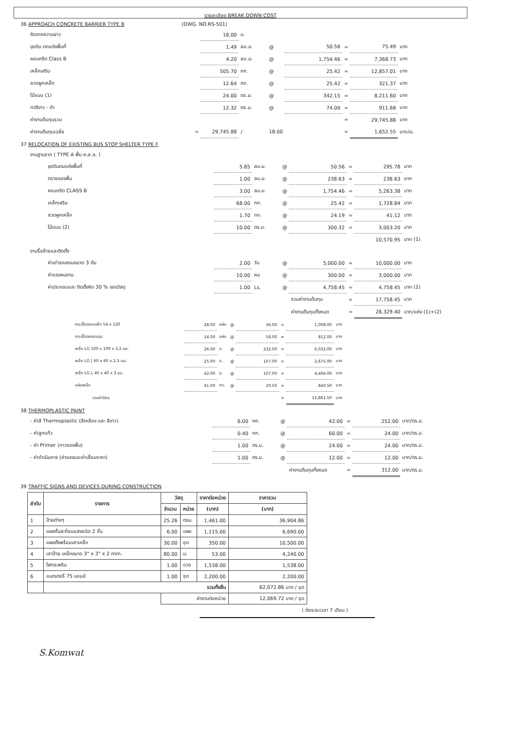รายละเอียด BREAK DOWN COST
36 APPROACH CONCRETE BARRIER TYPE B (DWG. NO.RS-501)
| คิดจากความยาว | | 18.00 | ม. | | | | | |
| ขุดดิน ตกแต่งพื้นที่ | | 1.49 | ลบ.ม. | @ | 50.56 | = | 75.49 | บาท |
| คอนกรีต Class B | | 4.20 | ลบ.ม. | @ | 1,754.46 | = | 7,368.73 | บาท |
| เหล็กเสริม | | 505.70 | กก. | @ | 25.42 | = | 12,857.01 | บาท |
| ลวดผูกเหล็ก | | 12.64 | กก. | @ | 25.42 | = | 321.37 | บาท |
| ไม้แบบ (1) | | 24.00 | ตร.ม. | @ | 342.15 | = | 8,211.60 | บาท |
| ทาสีขาว - ดำ | | 12.32 | ตร.ม. | @ | 74.00 | = | 911.68 | บาท |
| ค่างานต้นทุนรวม | | | | | | = | 29,745.88 | บาท |
| ค่างานต้นทุนเฉลี่ย | = | 29,745.88 | / | 18.00 | | = | 1,652.55 | บาท/ม. |
37 RELOCATION OF EXISTING BUS STOP SHELTER TYPE F
| งานฐานราก ( TYPE A พื้น ค.ส.ล. ) | | | | | | | | |
| ขุดดินตบแต่งพื้นที่ | | 5.85 | ลบ.ม. | @ | 50.56 | = | 295.78 | บาท |
| ทรายรองพื้น | | 1.00 | ลบ.ม. | @ | 238.63 | = | 238.63 | บาท |
| คอนกรีต CLASS B | | 3.00 | ลบ.ม. | @ | 1,754.46 | = | 5,263.38 | บาท |
| เหล็กเสริม | | 68.00 | กก. | @ | 25.42 | = | 1,728.84 | บาท |
| ลวดผูกเหล็ก | | 1.70 | กก. | @ | 24.19 | = | 41.12 | บาท |
| ไม้แบบ (2) | | 10.00 | ตร.ม. | @ | 300.32 | = | 3,003.20 | บาท |
| | | | | | | | 10,570.95 | บาท (1) |
| งานรื้อย้ายและติดตั้ง | | | | | | | | |
| ค่าเช่ารถเครนขนาด 3 ตัน | | 2.00 | วัน | @ | 5,000.00 | = | 10,000.00 | บาท |
| ค่าแรงคนงาน | | 10.00 | คน | @ | 300.00 | = | 3,000.00 | บาท |
| ค่าประกอบและ ติดตั้งคิด 30 % ของวัสดุ | | 1.00 | Ls. | @ | 4,758.45 | = | 4,758.45 | บาท (2) |
| | | | | | รวมค่างานต้นทุน | = | 17,758.45 | บาท |
| | | | | | ค่างานต้นทุนทั้งหมด | = | 28,329.40 | บาท/แห่ง (1)+(2) |
| กระเบื้องลอนเล็ก 54 x 120 | 28.00 | แผ่น | @ | 36.00 | = | 1,008.00 | บาท |
| กระเบื้องครอบมุม | 14.00 | แผ่น | @ | 58.00 | = | 812.00 | บาท |
| เหล็ก LG 100 x 100 x 3.2 มม. | 26.00 | ม. | @ | 232.00 | = | 6,032.00 | บาท |
| เหล็ก LG [ 60 x 60 x 2.3 มม. | 25.00 | ม. | @ | 107.00 | = | 2,675.00 | บาท |
| เหล็ก LG L 40 x 40 x 3 มม. | 42.00 | ม. | @ | 107.00 | = | 4,494.00 | บาท |
| แผ่นเหล็ก | 41.00 | กก. | @ | 20.50 | = | 840.50 | บาท |
| รวมค่าวัสดุ | | | | | = | 15,861.50 | บาท |
38 THERMOPLASTIC PAINT
| - ค่าสี Thermoplastic (สีเหลือง และ สีขาว) | 6.00 | กก. | @ | 42.00 | = | 252.00 | บาท/ตร.ม. |
| - ค่าลูกแก้ว | 0.40 | กก. | @ | 60.00 | = | 24.00 | บาท/ตร.ม. |
| - ค่า Primer (กาวรองพื้น) | 1.00 | ตร.ม. | @ | 24.00 | = | 24.00 | บาท/ตร.ม. |
| - ค่าดำเนินการ (ค่าแรงและค่าเสื่อมราคา) | 1.00 | ตร.ม. | @ | 12.00 | = | 12.00 | บาท/ตร.ม. |
| | | | | ค่างานต้นทุนทั้งหมด | = | 312.00 | บาท/ตร.ม. |
39 TRAFFIC SIGNS AND DEVICES DURING CONSTRUCTION
| ลำดับ | รายการ | วัสดุ | | ราคาต่อหน่วย | ราคารวม |
| --- | --- | --- | --- | --- | --- |
| | | จำนวน | หน่วย | (บาท) | (บาท) |
| 1 | ป้ายต่างๆ | 25.26 | ตรม. | 1,461.00 | 36,904.86 |
| 2 | แผงกั้นสะท้อนแสงชนิด 2 ชั้น | 6.00 | แผง | 1,115.00 | 6,690.00 |
| 3 | แผงตั้งพร้อมเสาเหล็ก | 30.00 | ชุด | 350.00 | 10,500.00 |
| 4 | เสาป้าย เหล็กขนาด 3" x 3" x 2 mm. | 80.00 | ม. | 53.00 | 4,240.00 |
| 5 | ไฟกระพริบ | 1.00 | ดวง | 1,538.00 | 1,538.00 |
| 6 | แบตเตอรี่ 75 แอมป์ | 1.00 | ชุด | 2,200.00 | 2,200.00 |
| | รวมทั้งสิ้น | | | | 62,072.86 บาท / ชุด |
| | | ค่างานต่อหน่วย | | | 12,069.72 บาท / ชุด |
( ต่อระยะเวลา 7 เดือน )
S.Komwat